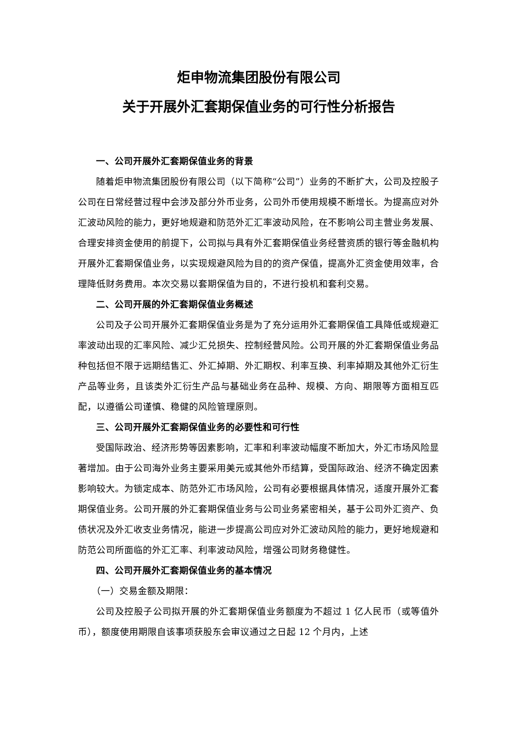炬申物流集团股份有限公司
关于开展外汇套期保值业务的可行性分析报告
一、公司开展外汇套期保值业务的背景
随着炬申物流集团股份有限公司（以下简称“公司”）业务的不断扩大，公司及控股子公司在日常经营过程中会涉及部分外币业务，公司外币使用规模不断增长。为提高应对外汇波动风险的能力，更好地规避和防范外汇汇率波动风险，在不影响公司主营业务发展、合理安排资金使用的前提下，公司拟与具有外汇套期保值业务经营资质的银行等金融机构开展外汇套期保值业务，以实现规避风险为目的的资产保值，提高外汇资金使用效率，合理降低财务费用。本次交易以套期保值为目的，不进行投机和套利交易。
二、公司开展的外汇套期保值业务概述
公司及子公司开展外汇套期保值业务是为了充分运用外汇套期保值工具降低或规避汇率波动出现的汇率风险、减少汇兑损失、控制经营风险。公司开展的外汇套期保值业务品种包括但不限于远期结售汇、外汇掉期、外汇期权、利率互换、利率掉期及其他外汇衍生产品等业务，且该类外汇衍生产品与基础业务在品种、规模、方向、期限等方面相互匹配，以遵循公司谨慎、稳健的风险管理原则。
三、公司开展外汇套期保值业务的必要性和可行性
受国际政治、经济形势等因素影响，汇率和利率波动幅度不断加大，外汇市场风险显著增加。由于公司海外业务主要采用美元或其他外币结算，受国际政治、经济不确定因素影响较大。为锁定成本、防范外汇市场风险，公司有必要根据具体情况，适度开展外汇套期保值业务。公司开展的外汇套期保值业务与公司业务紧密相关，基于公司外汇资产、负债状况及外汇收支业务情况，能进一步提高公司应对外汇波动风险的能力，更好地规避和防范公司所面临的外汇汇率、利率波动风险，增强公司财务稳健性。
四、公司开展外汇套期保值业务的基本情况
（一）交易金额及期限：
公司及控股子公司拟开展的外汇套期保值业务额度为不超过 1 亿人民币（或等值外币），额度使用期限自该事项获股东会审议通过之日起 12 个月内，上述